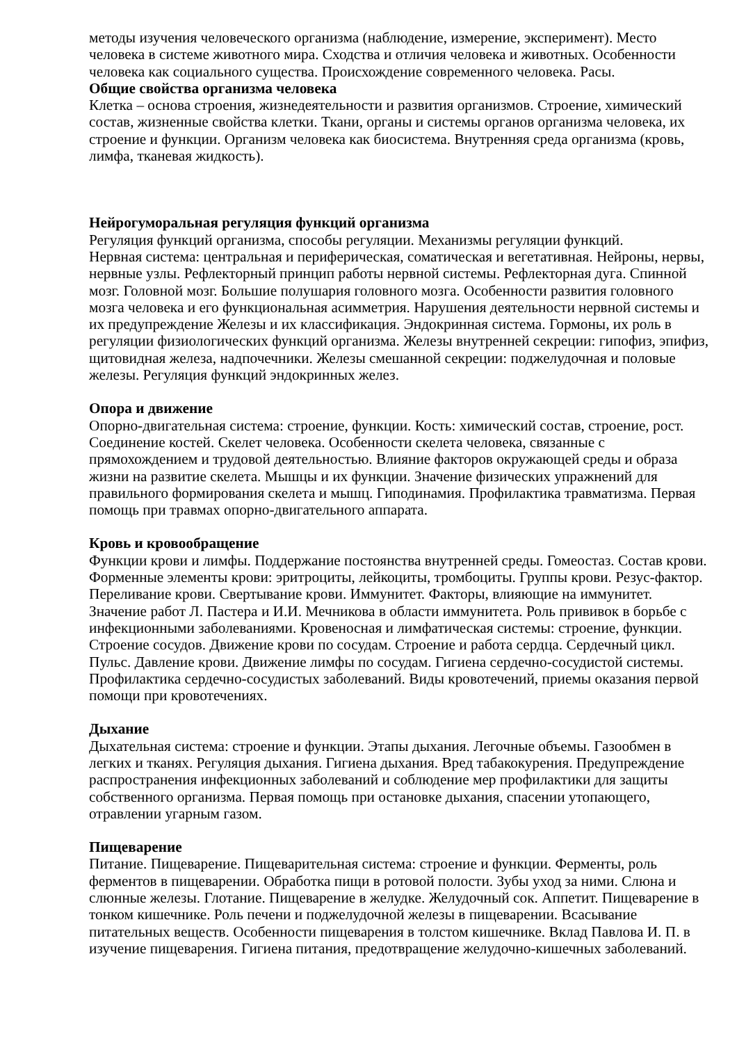методы изучения человеческого организма (наблюдение, измерение, эксперимент). Место человека в системе животного мира. Сходства и отличия человека и животных. Особенности человека как социального существа. Происхождение современного человека. Расы.
Общие свойства организма человека
Клетка – основа строения, жизнедеятельности и развития организмов. Строение, химический состав, жизненные свойства клетки. Ткани, органы и системы органов организма человека, их строение и функции. Организм человека как биосистема. Внутренняя среда организма (кровь, лимфа, тканевая жидкость).
Нейрогуморальная регуляция функций организма
Регуляция функций организма, способы регуляции. Механизмы регуляции функций.
Нервная система: центральная и периферическая, соматическая и вегетативная. Нейроны, нервы, нервные узлы. Рефлекторный принцип работы нервной системы. Рефлекторная дуга. Спинной мозг. Головной мозг. Большие полушария головного мозга. Особенности развития головного мозга человека и его функциональная асимметрия. Нарушения деятельности нервной системы и их предупреждение Железы и их классификация. Эндокринная система. Гормоны, их роль в регуляции физиологических функций организма. Железы внутренней секреции: гипофиз, эпифиз, щитовидная железа, надпочечники. Железы смешанной секреции: поджелудочная и половые железы. Регуляция функций эндокринных желез.
Опора и движение
Опорно-двигательная система: строение, функции. Кость: химический состав, строение, рост. Соединение костей. Скелет человека. Особенности скелета человека, связанные с прямохождением и трудовой деятельностью. Влияние факторов окружающей среды и образа жизни на развитие скелета. Мышцы и их функции. Значение физических упражнений для правильного формирования скелета и мышц. Гиподинамия. Профилактика травматизма. Первая помощь при травмах опорно-двигательного аппарата.
Кровь и кровообращение
Функции крови и лимфы. Поддержание постоянства внутренней среды. Гомеостаз. Состав крови. Форменные элементы крови: эритроциты, лейкоциты, тромбоциты. Группы крови. Резус-фактор. Переливание крови. Свертывание крови. Иммунитет. Факторы, влияющие на иммунитет. Значение работ Л. Пастера и И.И. Мечникова в области иммунитета. Роль прививок в борьбе с инфекционными заболеваниями. Кровеносная и лимфатическая системы: строение, функции. Строение сосудов. Движение крови по сосудам. Строение и работа сердца. Сердечный цикл. Пульс. Давление крови. Движение лимфы по сосудам. Гигиена сердечно-сосудистой системы. Профилактика сердечно-сосудистых заболеваний. Виды кровотечений, приемы оказания первой помощи при кровотечениях.
Дыхание
Дыхательная система: строение и функции. Этапы дыхания. Легочные объемы. Газообмен в легких и тканях. Регуляция дыхания. Гигиена дыхания. Вред табакокурения. Предупреждение распространения инфекционных заболеваний и соблюдение мер профилактики для защиты собственного организма. Первая помощь при остановке дыхания, спасении утопающего, отравлении угарным газом.
Пищеварение
Питание. Пищеварение. Пищеварительная система: строение и функции. Ферменты, роль ферментов в пищеварении. Обработка пищи в ротовой полости. Зубы уход за ними. Слюна и слюнные железы. Глотание. Пищеварение в желудке. Желудочный сок. Аппетит. Пищеварение в тонком кишечнике. Роль печени и поджелудочной железы в пищеварении. Всасывание питательных веществ. Особенности пищеварения в толстом кишечнике. Вклад Павлова И. П. в изучение пищеварения. Гигиена питания, предотвращение желудочно-кишечных заболеваний.